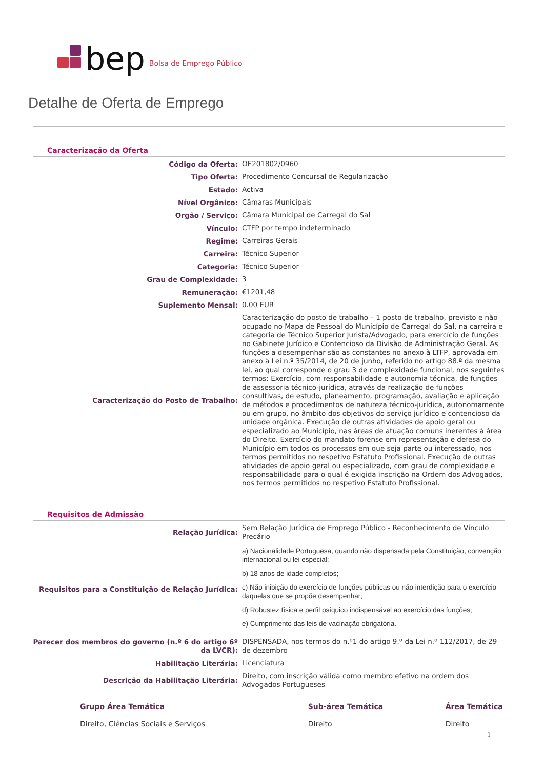bep Bolsa de Emprego Público
Detalhe de Oferta de Emprego
Caracterização da Oferta
| Código da Oferta: | OE201802/0960 |
| Tipo Oferta: | Procedimento Concursal de Regularização |
| Estado: | Activa |
| Nível Orgânico: | Câmaras Municipais |
| Orgão / Serviço: | Câmara Municipal de Carregal do Sal |
| Vínculo: | CTFP por tempo indeterminado |
| Regime: | Carreiras Gerais |
| Carreira: | Técnico Superior |
| Categoria: | Técnico Superior |
| Grau de Complexidade: | 3 |
| Remuneração: | €1201,48 |
| Suplemento Mensal: | 0.00 EUR |
| Caracterização do Posto de Trabalho: | Caracterização do posto de trabalho – 1 posto de trabalho, previsto e não ocupado no Mapa de Pessoal do Município de Carregal do Sal, na carreira e categoria de Técnico Superior Jurista/Advogado, para exercício de funções no Gabinete Jurídico e Contencioso da Divisão de Administração Geral. As funções a desempenhar são as constantes no anexo à LTFP, aprovada em anexo à Lei n.º 35/2014, de 20 de junho, referido no artigo 88.º da mesma lei, ao qual corresponde o grau 3 de complexidade funcional, nos seguintes termos: Exercício, com responsabilidade e autonomia técnica, de funções de assessoria técnico-jurídica, através da realização de funções consultivas, de estudo, planeamento, programação, avaliação e aplicação de métodos e procedimentos de natureza técnico-jurídica, autonomamente ou em grupo, no âmbito dos objetivos do serviço jurídico e contencioso da unidade orgânica. Execução de outras atividades de apoio geral ou especializado ao Município, nas áreas de atuação comuns inerentes à área do Direito. Exercício do mandato forense em representação e defesa do Município em todos os processos em que seja parte ou interessado, nos termos permitidos no respetivo Estatuto Profissional. Execução de outras atividades de apoio geral ou especializado, com grau de complexidade e responsabilidade para o qual é exigida inscrição na Ordem dos Advogados, nos termos permitidos no respetivo Estatuto Profissional. |
Requisitos de Admissão
| Relação Jurídica: | Sem Relação Jurídica de Emprego Público - Reconhecimento de Vínculo Precário |
| Requisitos para a Constituição de Relação Jurídica: | a) Nacionalidade Portuguesa, quando não dispensada pela Constituição, convenção internacional ou lei especial; b) 18 anos de idade completos; c) Não inibição do exercício de funções públicas ou não interdição para o exercício daquelas que se propõe desempenhar; d) Robustez física e perfil psíquico indispensável ao exercício das funções; e) Cumprimento das leis de vacinação obrigatória. |
| Parecer dos membros do governo (n.º 6 do artigo 6º da LVCR): | DISPENSADA, nos termos do n.º1 do artigo 9.º da Lei n.º 112/2017, de 29 de dezembro |
| Habilitação Literária: | Licenciatura |
| Descrição da Habilitação Literária: | Direito, com inscrição válida como membro efetivo na ordem dos Advogados Portugueses |
| Grupo Área Temática | Sub-área Temática | Área Temática |
| --- | --- | --- |
| Direito, Ciências Sociais e Serviços | Direito | Direito |
1